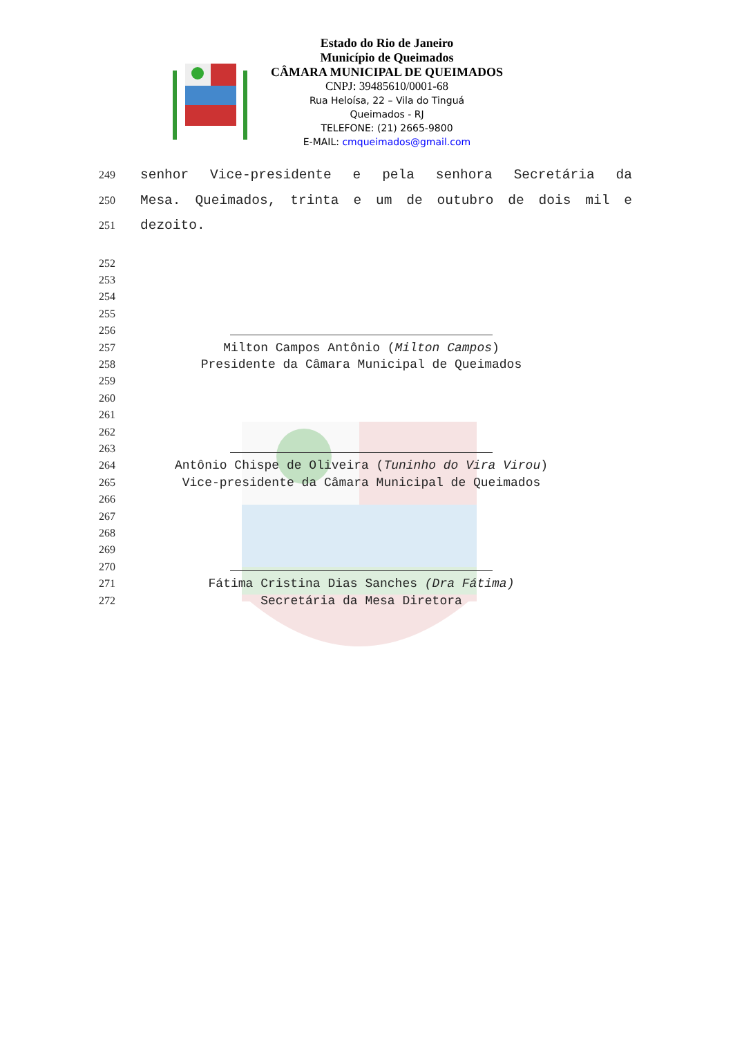Estado do Rio de Janeiro
Município de Queimados
CÂMARA MUNICIPAL DE QUEIMADOS
CNPJ: 39485610/0001-68
Rua Heloísa, 22 – Vila do Tinguá
Queimados - RJ
TELEFONE: (21) 2665-9800
E-MAIL: cmqueimados@gmail.com
249 senhor Vice-presidente e pela senhora Secretária da
250 Mesa. Queimados, trinta e um de outubro de dois mil e
251 dezoito.
252
253
254
255
256
257 Milton Campos Antônio (Milton Campos)
258 Presidente da Câmara Municipal de Queimados
259
260
261
262
263
264 Antônio Chispe de Oliveira (Tuninho do Vira Virou)
265 Vice-presidente da Câmara Municipal de Queimados
266
267
268
269
270
271 Fátima Cristina Dias Sanches (Dra Fátima)
272 Secretária da Mesa Diretora